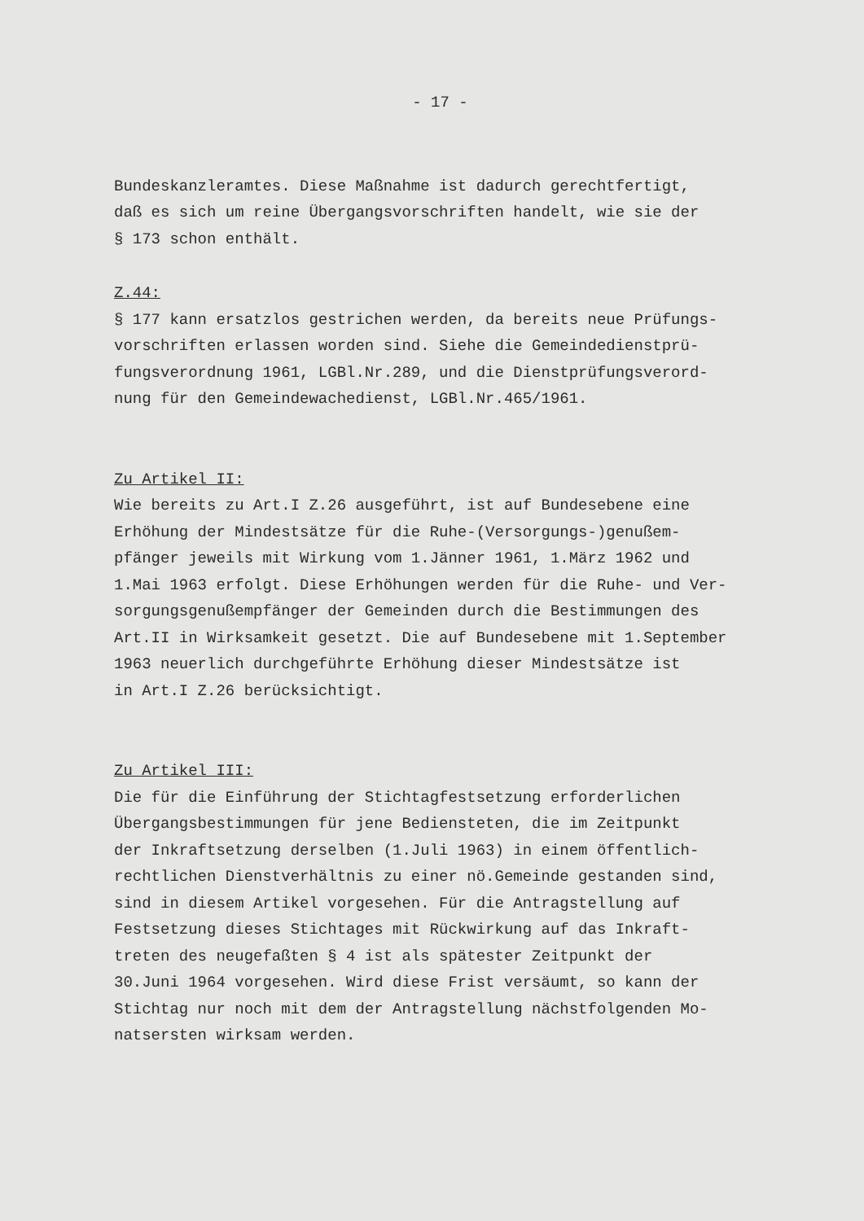- 17 -
Bundeskanzleramtes. Diese Maßnahme ist dadurch gerechtfertigt,
daß es sich um reine Übergangsvorschriften handelt, wie sie der
§ 173 schon enthält.
Z.44:
§ 177 kann ersatzlos gestrichen werden, da bereits neue Prüfungs-
vorschriften erlassen worden sind. Siehe die Gemeindedienstprü-
fungsverordnung 1961, LGBl.Nr.289, und die Dienstprüfungsverord-
nung für den Gemeindewachedienst, LGBl.Nr.465/1961.
Zu Artikel II:
Wie bereits zu Art.I Z.26 ausgeführt, ist auf Bundesebene eine
Erhöhung der Mindestsätze für die Ruhe-(Versorgungs-)genußem-
pfänger jeweils mit Wirkung vom 1.Jänner 1961, 1.März 1962 und
1.Mai 1963 erfolgt. Diese Erhöhungen werden für die Ruhe- und Ver-
sorgungsgenußempfänger der Gemeinden durch die Bestimmungen des
Art.II in Wirksamkeit gesetzt. Die auf Bundesebene mit 1.September
1963 neuerlich durchgeführte Erhöhung dieser Mindestsätze ist
in Art.I Z.26 berücksichtigt.
Zu Artikel III:
Die für die Einführung der Stichtagfestsetzung erforderlichen
Übergangsbestimmungen für jene Bediensteten, die im Zeitpunkt
der Inkraftsetzung derselben (1.Juli 1963) in einem öffentlich-
rechtlichen Dienstverhältnis zu einer nö.Gemeinde gestanden sind,
sind in diesem Artikel vorgesehen. Für die Antragstellung auf
Festsetzung dieses Stichtages mit Rückwirkung auf das Inkraft-
treten des neugefaßten § 4 ist als spätester Zeitpunkt der
30.Juni 1964 vorgesehen. Wird diese Frist versäumt, so kann der
Stichtag nur noch mit dem der Antragstellung nächstfolgenden Mo-
natsersten wirksam werden.